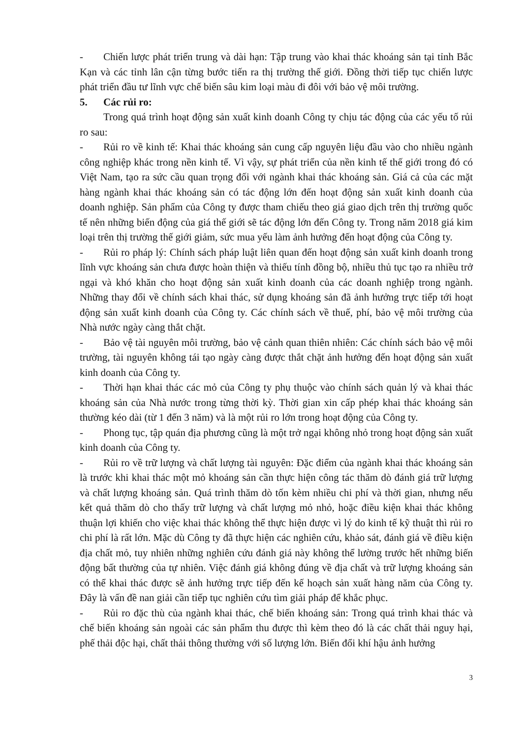- Chiến lược phát triển trung và dài hạn: Tập trung vào khai thác khoáng sản tại tỉnh Bắc Kạn và các tỉnh lân cận từng bước tiến ra thị trường thế giới. Đồng thời tiếp tục chiến lược phát triển đầu tư lĩnh vực chế biến sâu kim loại màu đi đôi với bảo vệ môi trường.
5. Các rủi ro:
Trong quá trình hoạt động sản xuất kinh doanh Công ty chịu tác động của các yếu tố rủi ro sau:
- Rủi ro về kinh tế: Khai thác khoáng sản cung cấp nguyên liệu đầu vào cho nhiều ngành công nghiệp khác trong nền kinh tế. Vì vậy, sự phát triển của nền kinh tế thế giới trong đó có Việt Nam, tạo ra sức cầu quan trọng đối với ngành khai thác khoáng sản. Giá cả của các mặt hàng ngành khai thác khoáng sản có tác động lớn đến hoạt động sản xuất kinh doanh của doanh nghiệp. Sản phẩm của Công ty được tham chiếu theo giá giao dịch trên thị trường quốc tế nên những biến động của giá thế giới sẽ tác động lớn đến Công ty. Trong năm 2018 giá kim loại trên thị trường thế giới giảm, sức mua yếu làm ảnh hưởng đến hoạt động của Công ty.
- Rủi ro pháp lý: Chính sách pháp luật liên quan đến hoạt động sản xuất kinh doanh trong lĩnh vực khoáng sản chưa được hoàn thiện và thiếu tính đồng bộ, nhiều thủ tục tạo ra nhiều trở ngại và khó khăn cho hoạt động sản xuất kinh doanh của các doanh nghiệp trong ngành. Những thay đổi về chính sách khai thác, sử dụng khoáng sản đã ảnh hưởng trực tiếp tới hoạt động sản xuất kinh doanh của Công ty. Các chính sách về thuế, phí, bảo vệ môi trường của Nhà nước ngày càng thắt chặt.
- Bảo vệ tài nguyên môi trường, bảo vệ cảnh quan thiên nhiên: Các chính sách bảo vệ môi trường, tài nguyên không tái tạo ngày càng được thắt chặt ảnh hưởng đến hoạt động sản xuất kinh doanh của Công ty.
- Thời hạn khai thác các mỏ của Công ty phụ thuộc vào chính sách quản lý và khai thác khoáng sản của Nhà nước trong từng thời kỳ. Thời gian xin cấp phép khai thác khoáng sản thường kéo dài (từ 1 đến 3 năm) và là một rủi ro lớn trong hoạt động của Công ty.
- Phong tục, tập quán địa phương cũng là một trở ngại không nhỏ trong hoạt động sản xuất kinh doanh của Công ty.
- Rủi ro về trữ lượng và chất lượng tài nguyên: Đặc điểm của ngành khai thác khoáng sản là trước khi khai thác một mỏ khoáng sản cần thực hiện công tác thăm dò đánh giá trữ lượng và chất lượng khoáng sản. Quá trình thăm dò tốn kèm nhiều chi phí và thời gian, nhưng nếu kết quả thăm dò cho thấy trữ lượng và chất lượng mỏ nhỏ, hoặc điều kiện khai thác không thuận lợi khiến cho việc khai thác không thể thực hiện được vì lý do kinh tế kỹ thuật thì rủi ro chi phí là rất lớn. Mặc dù Công ty đã thực hiện các nghiên cứu, khảo sát, đánh giá về điều kiện địa chất mỏ, tuy nhiên những nghiên cứu đánh giá này không thể lường trước hết những biến động bất thường của tự nhiên. Việc đánh giá không đúng về địa chất và trữ lượng khoáng sản có thể khai thác được sẽ ảnh hưởng trực tiếp đến kế hoạch sản xuất hàng năm của Công ty. Đây là vấn đề nan giải cần tiếp tục nghiên cứu tìm giải pháp để khắc phục.
- Rủi ro đặc thù của ngành khai thác, chế biến khoáng sản: Trong quá trình khai thác và chế biến khoáng sản ngoài các sản phẩm thu được thì kèm theo đó là các chất thải nguy hại, phế thải độc hại, chất thải thông thường với số lượng lớn. Biến đổi khí hậu ảnh hưởng
3